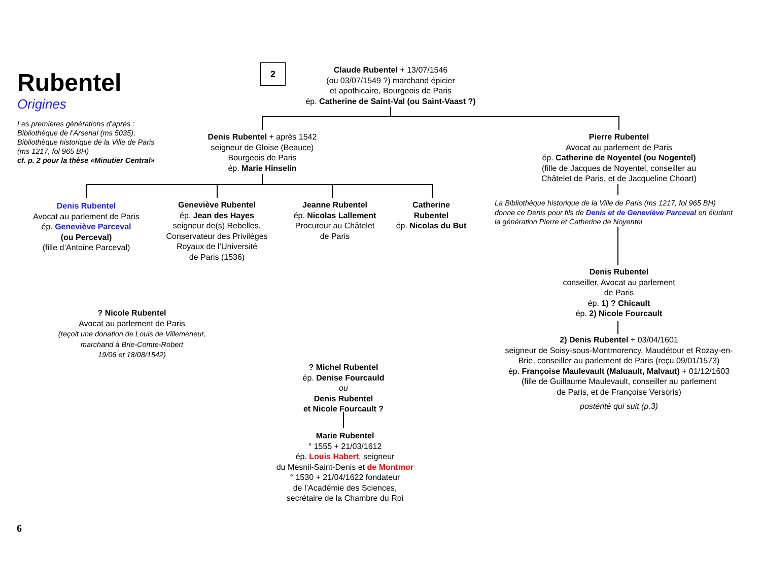Rubentel
Origines
Les premières générations d’après :
Bibliothèque de l’Arsenal (ms 5035),
Bibliothèque historique de la Ville de Paris
(ms 1217, fol 965 BH)
cf. p. 2 pour la thèse «Minutier Central»
2
Claude Rubentel + 13/07/1546
(ou 03/07/1549 ?) marchand épicier
et apothicaire, Bourgeois de Paris
ép. Catherine de Saint-Val (ou Saint-Vaast ?)
Denis Rubentel + après 1542
seigneur de Gloise (Beauce)
Bourgeois de Paris
ép. Marie Hinselin
Pierre Rubentel
Avocat au parlement de Paris
ép. Catherine de Noyentel (ou Nogentel)
(fille de Jacques de Noyentel, conseiller au
Châtelet de Paris, et de Jacqueline Choart)
La Bibliothèque historique de la Ville de Paris (ms 1217, fol 965 BH) donne ce Denis pour fils de Denis et de Geneviève Parceval en éludant la génération Pierre et Catherine de Noyentel
Denis Rubentel
Avocat au parlement de Paris
ép. Geneviève Parceval
(ou Perceval)
(fille d’Antoine Parceval)
Geneviève Rubentel
ép. Jean des Hayes
seigneur de(s) Rebelles,
Conservateur des Privilèges
Royaux de l’Université
de Paris (1536)
Jeanne Rubentel
ép. Nicolas Lallement
Procureur au Châtelet
de Paris
Catherine
Rubentel
ép. Nicolas du But
Denis Rubentel
conseiller, Avocat au parlement
de Paris
ép. 1) ? Chicault
ép. 2) Nicole Fourcault
? Nicole Rubentel
Avocat au parlement de Paris
(reçoit une donation de Louis de Villemeneur,
marchand à Brie-Comte-Robert
19/06 et 18/08/1542)
2) Denis Rubentel + 03/04/1601
seigneur de Soisy-sous-Montmorency, Maudétour et Rozay-en-Brie, conseiller au parlement de Paris (reçu 09/01/1573)
ép. Françoise Maulevault (Maluault, Malvaut) + 01/12/1603
(fille de Guillaume Maulevault, conseiller au parlement
de Paris, et de Françoise Versoris)
postérité qui suit (p.3)
? Michel Rubentel
ép. Denise Fourcauld
ou
Denis Rubentel
et Nicole Fourcault ?
Marie Rubentel
° 1555 + 21/03/1612
ép. Louis Habert, seigneur
du Mesnil-Saint-Denis et de Montmor
° 1530 + 21/04/1622 fondateur
de l’Académie des Sciences,
secrétaire de la Chambre du Roi
6